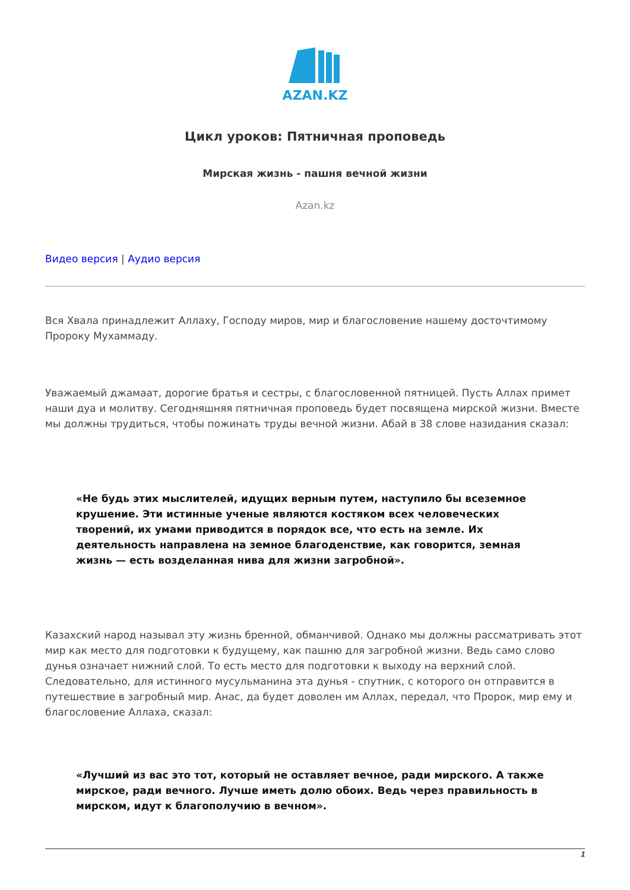AZAN.KZ
Цикл уроков: Пятничная проповедь
Мирская жизнь - пашня вечной жизни
Azan.kz
Видео версия | Аудио версия
Вся Хвала принадлежит Аллаху, Господу миров, мир и благословение нашему досточтимому Пророку Мухаммаду.
Уважаемый джамаат, дорогие братья и сестры, с благословенной пятницей. Пусть Аллах примет наши дуа и молитву. Сегодняшняя пятничная проповедь будет посвящена мирской жизни. Вместе мы должны трудиться, чтобы пожинать труды вечной жизни. Абай в 38 слове назидания сказал:
«Не будь этих мыслителей, идущих верным путем, наступило бы всеземное крушение. Эти истинные ученые являются костяком всех человеческих творений, их умами приводится в порядок все, что есть на земле. Их деятельность направлена на земное благоденствие, как говорится, земная жизнь — есть возделанная нива для жизни загробной».
Казахский народ называл эту жизнь бренной, обманчивой. Однако мы должны рассматривать этот мир как место для подготовки к будущему, как пашню для загробной жизни. Ведь само слово дунья означает нижний слой. То есть место для подготовки к выходу на верхний слой. Следовательно, для истинного мусульманина эта дунья - спутник, с которого он отправится в путешествие в загробный мир. Анас, да будет доволен им Аллах, передал, что Пророк, мир ему и благословение Аллаха, сказал:
«Лучший из вас это тот, который не оставляет вечное, ради мирского. А также мирское, ради вечного. Лучше иметь долю обоих. Ведь через правильность в мирском, идут к благополучию в вечном».
1